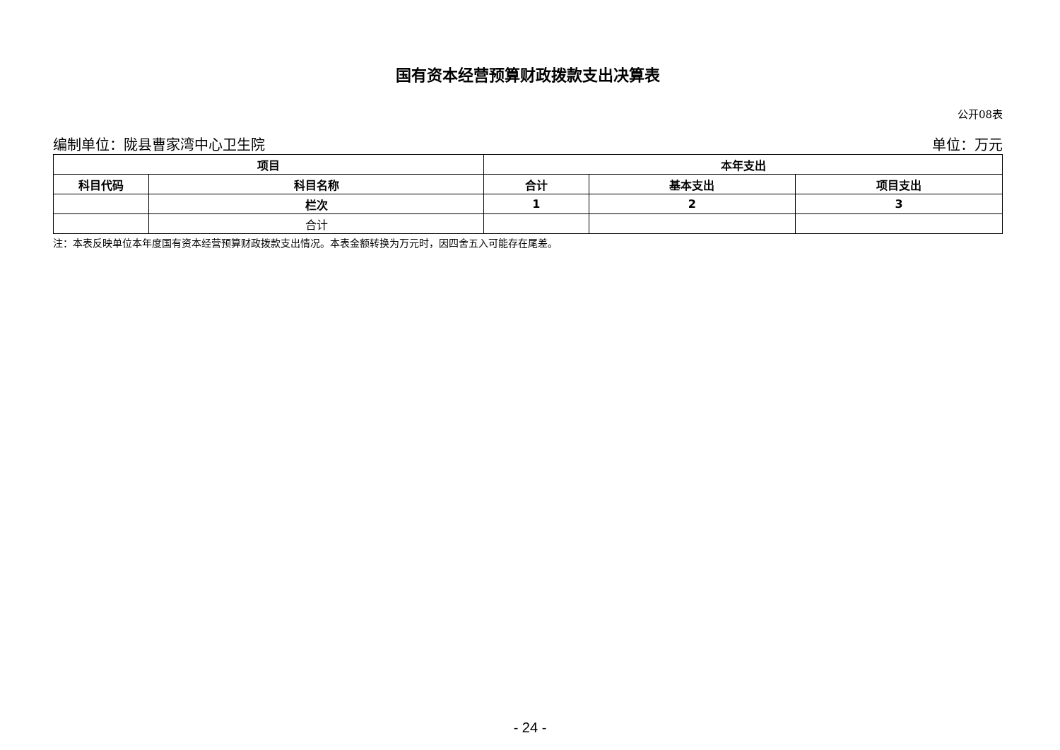国有资本经营预算财政拨款支出决算表
公开08表
编制单位：陇县曹家湾中心卫生院 单位：万元
| 项目 | | 本年支出 | | |
| --- | --- | --- | --- | --- |
| 科目代码 | 科目名称 | 合计 | 基本支出 | 项目支出 |
| | 栏次 | 1 | 2 | 3 |
| | 合计 | | | |
注：本表反映单位本年度国有资本经营预算财政拨款支出情况。本表金额转换为万元时，因四舍五入可能存在尾差。
- 24 -